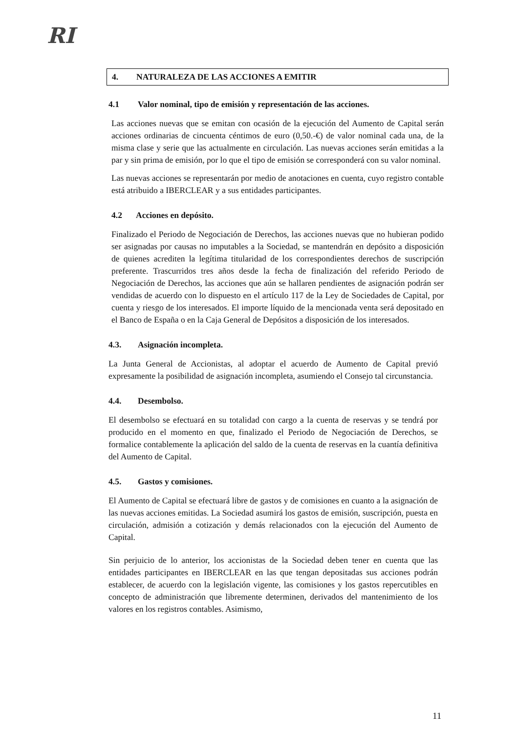RI
4. NATURALEZA DE LAS ACCIONES A EMITIR
4.1 Valor nominal, tipo de emisión y representación de las acciones.
Las acciones nuevas que se emitan con ocasión de la ejecución del Aumento de Capital serán acciones ordinarias de cincuenta céntimos de euro (0,50.-€) de valor nominal cada una, de la misma clase y serie que las actualmente en circulación. Las nuevas acciones serán emitidas a la par y sin prima de emisión, por lo que el tipo de emisión se corresponderá con su valor nominal.
Las nuevas acciones se representarán por medio de anotaciones en cuenta, cuyo registro contable está atribuido a IBERCLEAR y a sus entidades participantes.
4.2 Acciones en depósito.
Finalizado el Periodo de Negociación de Derechos, las acciones nuevas que no hubieran podido ser asignadas por causas no imputables a la Sociedad, se mantendrán en depósito a disposición de quienes acrediten la legítima titularidad de los correspondientes derechos de suscripción preferente. Trascurridos tres años desde la fecha de finalización del referido Periodo de Negociación de Derechos, las acciones que aún se hallaren pendientes de asignación podrán ser vendidas de acuerdo con lo dispuesto en el artículo 117 de la Ley de Sociedades de Capital, por cuenta y riesgo de los interesados. El importe líquido de la mencionada venta será depositado en el Banco de España o en la Caja General de Depósitos a disposición de los interesados.
4.3. Asignación incompleta.
La Junta General de Accionistas, al adoptar el acuerdo de Aumento de Capital previó expresamente la posibilidad de asignación incompleta, asumiendo el Consejo tal circunstancia.
4.4. Desembolso.
El desembolso se efectuará en su totalidad con cargo a la cuenta de reservas y se tendrá por producido en el momento en que, finalizado el Periodo de Negociación de Derechos, se formalice contablemente la aplicación del saldo de la cuenta de reservas en la cuantía definitiva del Aumento de Capital.
4.5. Gastos y comisiones.
El Aumento de Capital se efectuará libre de gastos y de comisiones en cuanto a la asignación de las nuevas acciones emitidas. La Sociedad asumirá los gastos de emisión, suscripción, puesta en circulación, admisión a cotización y demás relacionados con la ejecución del Aumento de Capital.
Sin perjuicio de lo anterior, los accionistas de la Sociedad deben tener en cuenta que las entidades participantes en IBERCLEAR en las que tengan depositadas sus acciones podrán establecer, de acuerdo con la legislación vigente, las comisiones y los gastos repercutibles en concepto de administración que libremente determinen, derivados del mantenimiento de los valores en los registros contables. Asimismo,
11